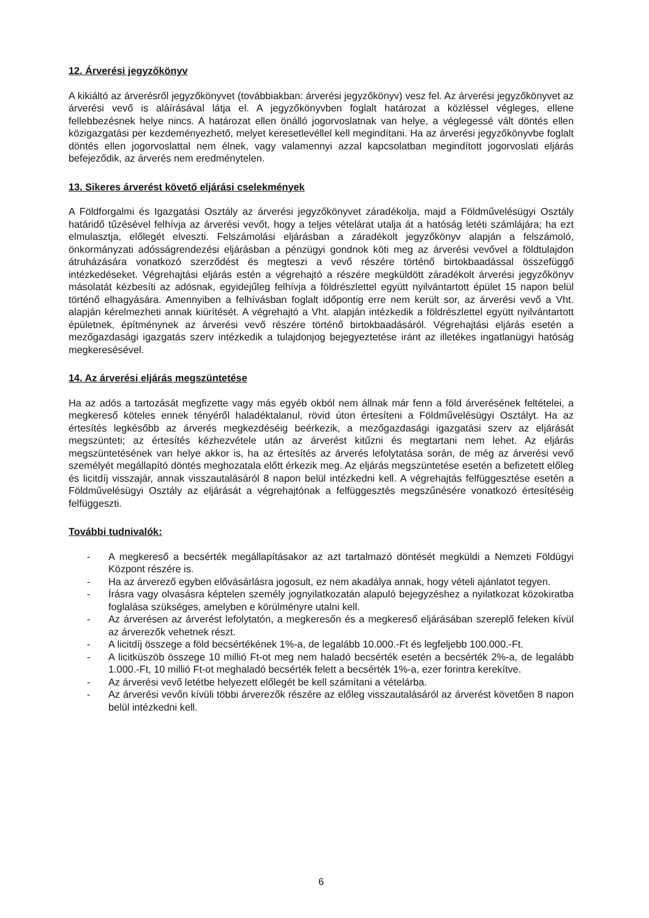12. Árverési jegyzőkönyv
A kikiáltó az árverésről jegyzőkönyvet (továbbiakban: árverési jegyzőkönyv) vesz fel. Az árverési jegyzőkönyvet az árverési vevő is aláírásával látja el. A jegyzőkönyvben foglalt határozat a közléssel végleges, ellene fellebbezésnek helye nincs. A határozat ellen önálló jogorvoslatnak van helye, a véglegessé vált döntés ellen közigazgatási per kezdeményezhető, melyet keresetlevéllel kell megindítani. Ha az árverési jegyzőkönyvbe foglalt döntés ellen jogorvoslattal nem élnek, vagy valamennyi azzal kapcsolatban megindított jogorvoslati eljárás befejeződik, az árverés nem eredménytelen.
13. Sikeres árverést követő eljárási cselekmények
A Földforgalmi és Igazgatási Osztály az árverési jegyzőkönyvet záradékolja, majd a Földművelésügyi Osztály határidő tűzésével felhívja az árverési vevőt, hogy a teljes vételárat utalja át a hatóság letéti számlájára; ha ezt elmulasztja, előlegét elveszti. Felszámolási eljárásban a záradékolt jegyzőkönyv alapján a felszámoló, önkormányzati adósságrendezési eljárásban a pénzügyi gondnok köti meg az árverési vevővel a földtulajdon átruházására vonatkozó szerződést és megteszi a vevő részére történő birtokbaadással összefüggő intézkedéseket. Végrehajtási eljárás estén a végrehajtó a részére megküldött záradékolt árverési jegyzőkönyv másolatát kézbesíti az adósnak, egyidejűleg felhívja a földrészlettel együtt nyilvántartott épület 15 napon belül történő elhagyására. Amennyiben a felhívásban foglalt időpontig erre nem került sor, az árverési vevő a Vht. alapján kérelmezheti annak kiürítését. A végrehajtó a Vht. alapján intézkedik a földrészlettel együtt nyilvántartott épületnek, építménynek az árverési vevő részére történő birtokbaadásáról. Végrehajtási eljárás esetén a mezőgazdasági igazgatás szerv intézkedik a tulajdonjog bejegyeztetése iránt az illetékes ingatlanügyi hatóság megkeresésével.
14. Az árverési eljárás megszüntetése
Ha az adós a tartozását megfizette vagy más egyéb okból nem állnak már fenn a föld árverésének feltételei, a megkereső köteles ennek tényéről haladéktalanul, rövid úton értesíteni a Földművelésügyi Osztályt. Ha az értesítés legkésőbb az árverés megkezdéséig beérkezik, a mezőgazdasági igazgatási szerv az eljárását megszünteti; az értesítés kézhezvétele után az árverést kitűzni és megtartani nem lehet. Az eljárás megszüntetésének van helye akkor is, ha az értesítés az árverés lefolytatása során, de még az árverési vevő személyét megállapító döntés meghozatala előtt érkezik meg. Az eljárás megszüntetése esetén a befizetett előleg és licitdíj visszajár, annak visszautalásáról 8 napon belül intézkedni kell. A végrehajtás felfüggesztése esetén a Földművelésügyi Osztály az eljárását a végrehajtónak a felfüggesztés megszűnésére vonatkozó értesítéséig felfüggeszti.
További tudnivalók:
- A megkereső a becsérték megállapításakor az azt tartalmazó döntését megküldi a Nemzeti Földügyi Központ részére is.
- Ha az árverező egyben elővásárlásra jogosult, ez nem akadálya annak, hogy vételi ajánlatot tegyen.
- Írásra vagy olvasásra képtelen személy jognyilatkozatán alapuló bejegyzéshez a nyilatkozat közokiratba foglalása szükséges, amelyben e körülményre utalni kell.
- Az árverésen az árverést lefolytatón, a megkeresőn és a megkereső eljárásában szereplő feleken kívül az árverezők vehetnek részt.
- A licitdíj összege a föld becsértékének 1%-a, de legalább 10.000.-Ft és legfeljebb 100.000.-Ft.
- A licitküszöb összege 10 millió Ft-ot meg nem haladó becsérték esetén a becsérték 2%-a, de legalább 1.000.-Ft, 10 millió Ft-ot meghaladó becsérték felett a becsérték 1%-a, ezer forintra kerekítve.
- Az árverési vevő letétbe helyezett előlegét be kell számítani a vételárba.
- Az árverési vevőn kívüli többi árverezők részére az előleg visszautalásáról az árverést követően 8 napon belül intézkedni kell.
6